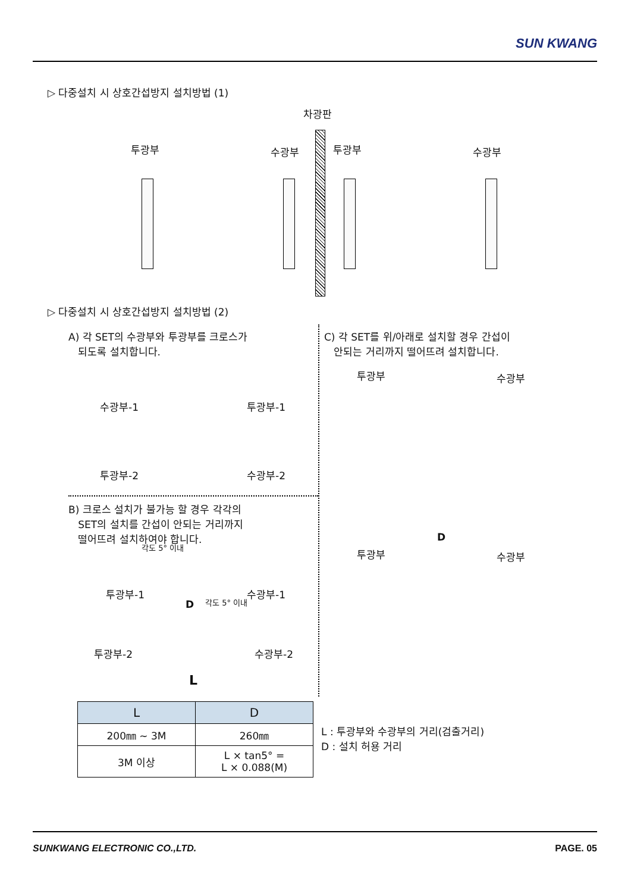SUN KWANG
▷ 다중설치 시 상호간섭방지 설치방법 (1)
차광판
투광부 수광부 투광부 수광부
▷ 다중설치 시 상호간섭방지 설치방법 (2)
A) 각 SET의 수광부와 투광부를 크로스가
되도록 설치합니다.
수광부-1 투광부-1
투광부-2 수광부-2
B) 크로스 설치가 불가능 할 경우 각각의
SET의 설치를 간섭이 안되는 거리까지
떨어뜨려 설치하여야 합니다.
각도 5° 이내
투광부-1 수광부-1
각도 5° 이내
D
투광부-2 수광부-2
L
C) 각 SET를 위/아래로 설치할 경우 간섭이
안되는 거리까지 떨어뜨려 설치합니다.
투광부 수광부
D
투광부 수광부
| L | D |
| --- | --- |
| 200㎜ ~ 3M | 260㎜ |
| 3M 이상 | L × tan5° = L × 0.088(M) |
L : 투광부와 수광부의 거리(검출거리)
D : 설치 허용 거리
SUNKWANG ELECTRONIC CO.,LTD. PAGE. 05